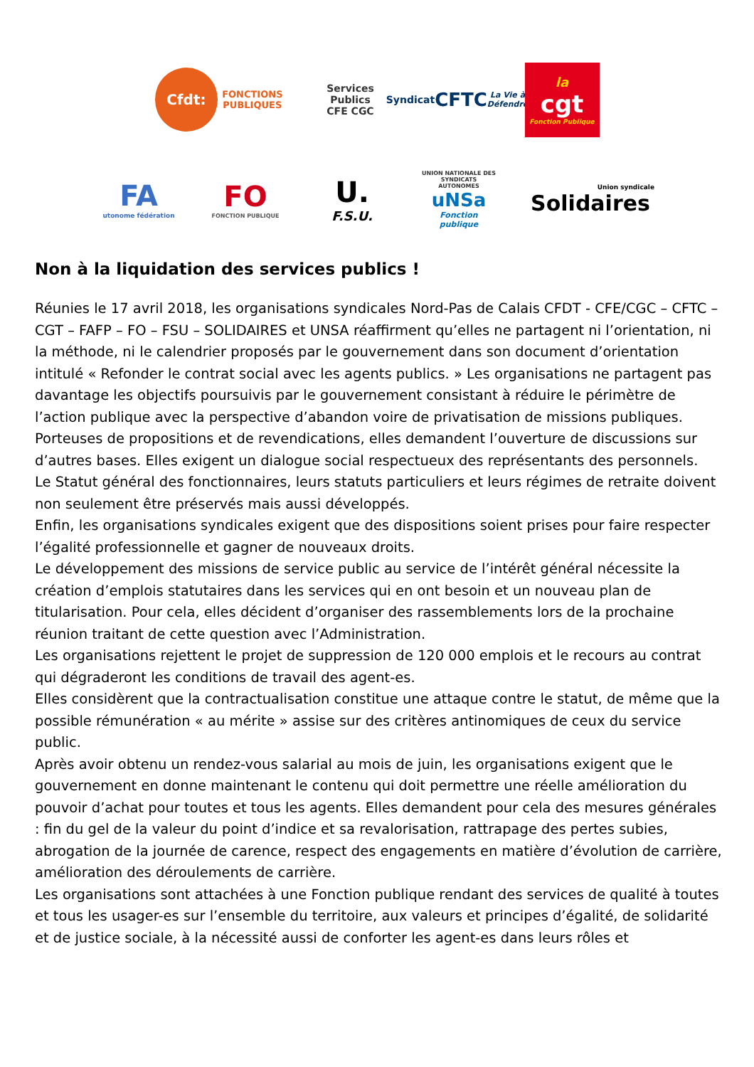Cfdt:
FONCTIONS
PUBLIQUES
Services Publics
CFE CGC
Syndicat
CFTC
La Vie à Défendre
la
cgt
Fonction Publique
FA
utonome fédération
FO
FONCTION PUBLIQUE
U.
F.S.U.
UNION NATIONALE DES SYNDICATS AUTONOMES
uNSa
Fonction publique
Union syndicale
Solidaires
Non à la liquidation des services publics !
Réunies le 17 avril 2018, les organisations syndicales Nord-Pas de Calais CFDT - CFE/CGC – CFTC – CGT – FAFP – FO – FSU – SOLIDAIRES et UNSA réaffirment qu’elles ne partagent ni l’orientation, ni la méthode, ni le calendrier proposés par le gouvernement dans son document d’orientation intitulé « Refonder le contrat social avec les agents publics. » Les organisations ne partagent pas davantage les objectifs poursuivis par le gouvernement consistant à réduire le périmètre de l’action publique avec la perspective d’abandon voire de privatisation de missions publiques.
Porteuses de propositions et de revendications, elles demandent l’ouverture de discussions sur d’autres bases. Elles exigent un dialogue social respectueux des représentants des personnels.
Le Statut général des fonctionnaires, leurs statuts particuliers et leurs régimes de retraite doivent non seulement être préservés mais aussi développés.
Enfin, les organisations syndicales exigent que des dispositions soient prises pour faire respecter l’égalité professionnelle et gagner de nouveaux droits.
Le développement des missions de service public au service de l’intérêt général nécessite la création d’emplois statutaires dans les services qui en ont besoin et un nouveau plan de titularisation. Pour cela, elles décident d’organiser des rassemblements lors de la prochaine réunion traitant de cette question avec l’Administration.
Les organisations rejettent le projet de suppression de 120 000 emplois et le recours au contrat qui dégraderont les conditions de travail des agent-es.
Elles considèrent que la contractualisation constitue une attaque contre le statut, de même que la possible rémunération « au mérite » assise sur des critères antinomiques de ceux du service public.
Après avoir obtenu un rendez-vous salarial au mois de juin, les organisations exigent que le gouvernement en donne maintenant le contenu qui doit permettre une réelle amélioration du pouvoir d’achat pour toutes et tous les agents. Elles demandent pour cela des mesures générales : fin du gel de la valeur du point d’indice et sa revalorisation, rattrapage des pertes subies, abrogation de la journée de carence, respect des engagements en matière d’évolution de carrière, amélioration des déroulements de carrière.
Les organisations sont attachées à une Fonction publique rendant des services de qualité à toutes et tous les usager-es sur l’ensemble du territoire, aux valeurs et principes d’égalité, de solidarité et de justice sociale, à la nécessité aussi de conforter les agent-es dans leurs rôles et